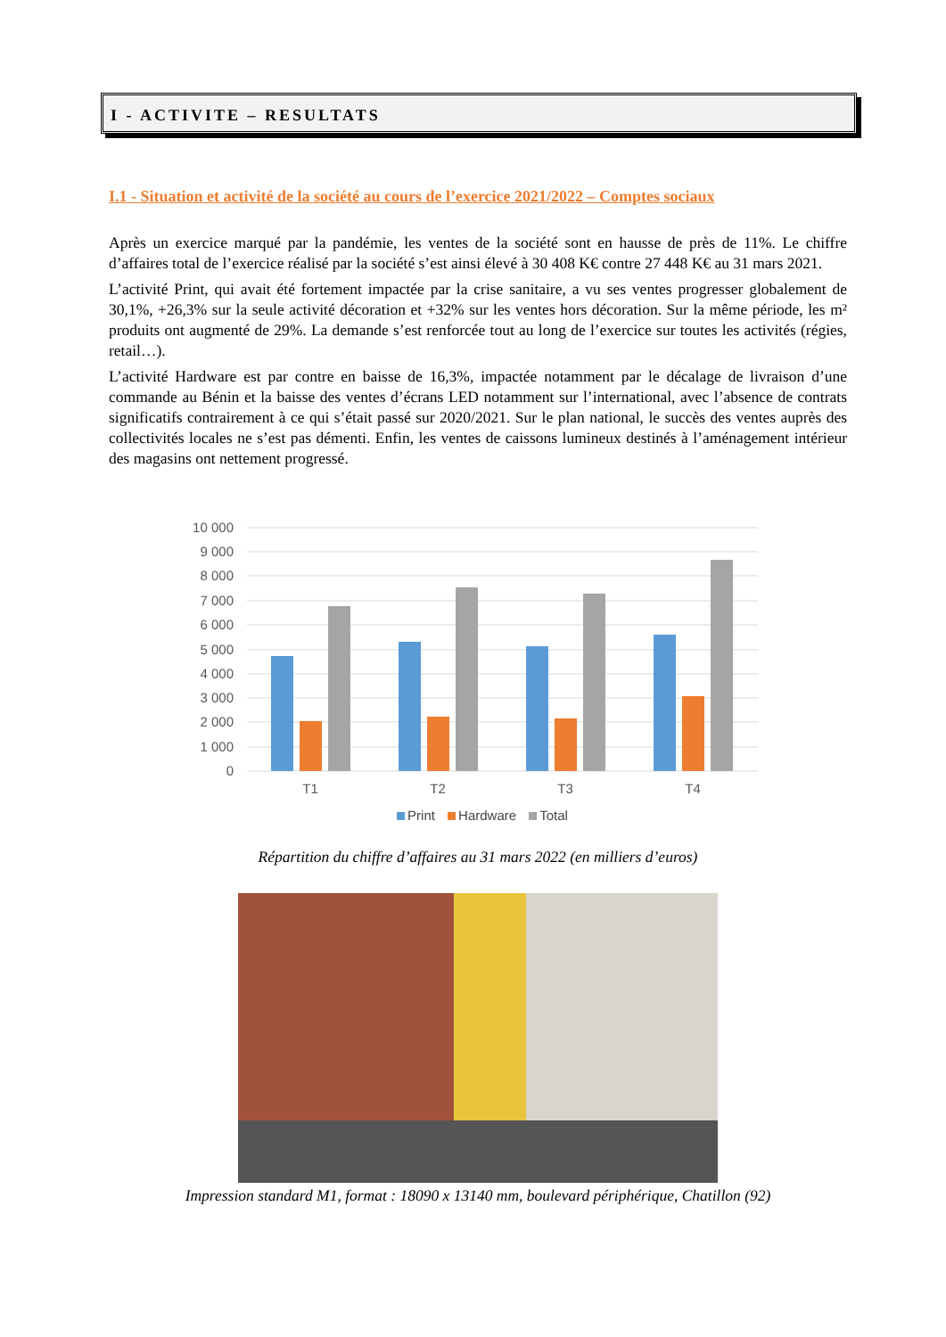I - ACTIVITE – RESULTATS
I.1 - Situation et activité de la société au cours de l’exercice 2021/2022 – Comptes sociaux
Après un exercice marqué par la pandémie, les ventes de la société sont en hausse de près de 11%. Le chiffre d’affaires total de l’exercice réalisé par la société s’est ainsi élevé à 30 408 K€ contre 27 448 K€ au 31 mars 2021.
L’activité Print, qui avait été fortement impactée par la crise sanitaire, a vu ses ventes progresser globalement de 30,1%, +26,3% sur la seule activité décoration et +32% sur les ventes hors décoration. Sur la même période, les m² produits ont augmenté de 29%. La demande s’est renforcée tout au long de l’exercice sur toutes les activités (régies, retail…).
L’activité Hardware est par contre en baisse de 16,3%, impactée notamment par le décalage de livraison d’une commande au Bénin et la baisse des ventes d’écrans LED notamment sur l’international, avec l’absence de contrats significatifs contrairement à ce qui s’était passé sur 2020/2021. Sur le plan national, le succès des ventes auprès des collectivités locales ne s’est pas démenti. Enfin, les ventes de caissons lumineux destinés à l’aménagement intérieur des magasins ont nettement progressé.
10 000
9 000
8 000
7 000
6 000
5 000
4 000
3 000
2 000
1 000
0
T1
T2
T3
T4
Print Hardware Total
Répartition du chiffre d’affaires au 31 mars 2022 (en milliers d’euros)
Impression standard M1, format : 18090 x 13140 mm, boulevard périphérique, Chatillon (92)